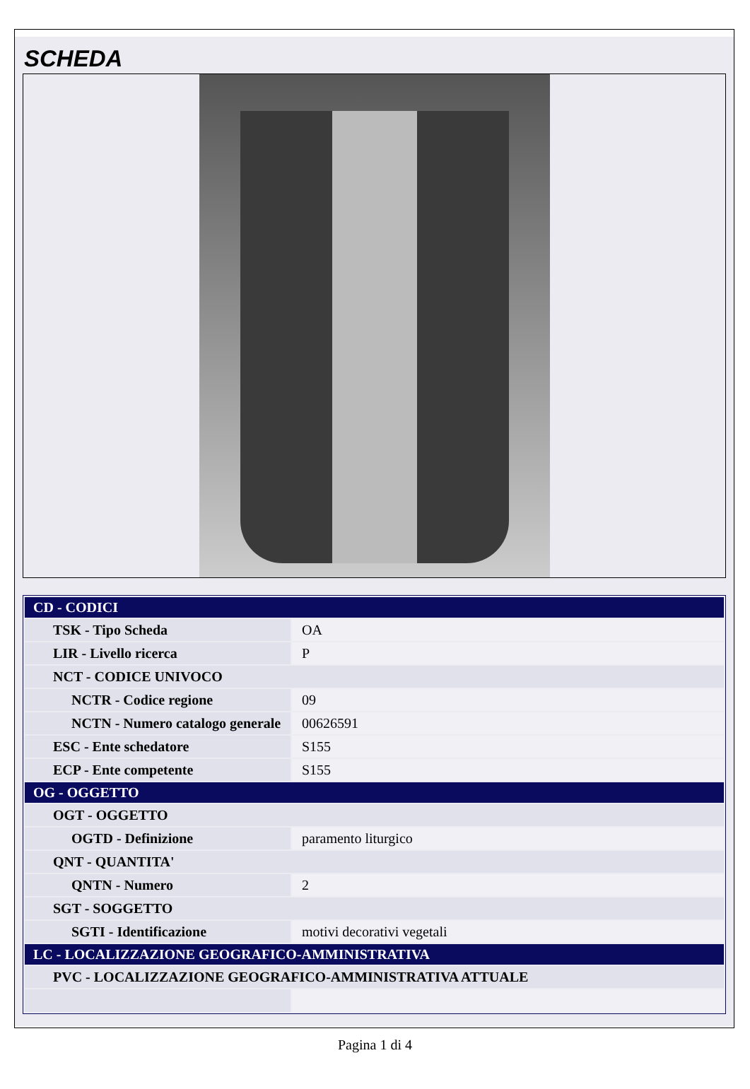SCHEDA
| CD - CODICI | |
| TSK - Tipo Scheda | OA |
| LIR - Livello ricerca | P |
| NCT - CODICE UNIVOCO | |
| NCTR - Codice regione | 09 |
| NCTN - Numero catalogo generale | 00626591 |
| ESC - Ente schedatore | S155 |
| ECP - Ente competente | S155 |
| OG - OGGETTO | |
| OGT - OGGETTO | |
| OGTD - Definizione | paramento liturgico |
| QNT - QUANTITA' | |
| QNTN - Numero | 2 |
| SGT - SOGGETTO | |
| SGTI - Identificazione | motivi decorativi vegetali |
| LC - LOCALIZZAZIONE GEOGRAFICO-AMMINISTRATIVA | |
| PVC - LOCALIZZAZIONE GEOGRAFICO-AMMINISTRATIVA ATTUALE | |
Pagina 1 di 4